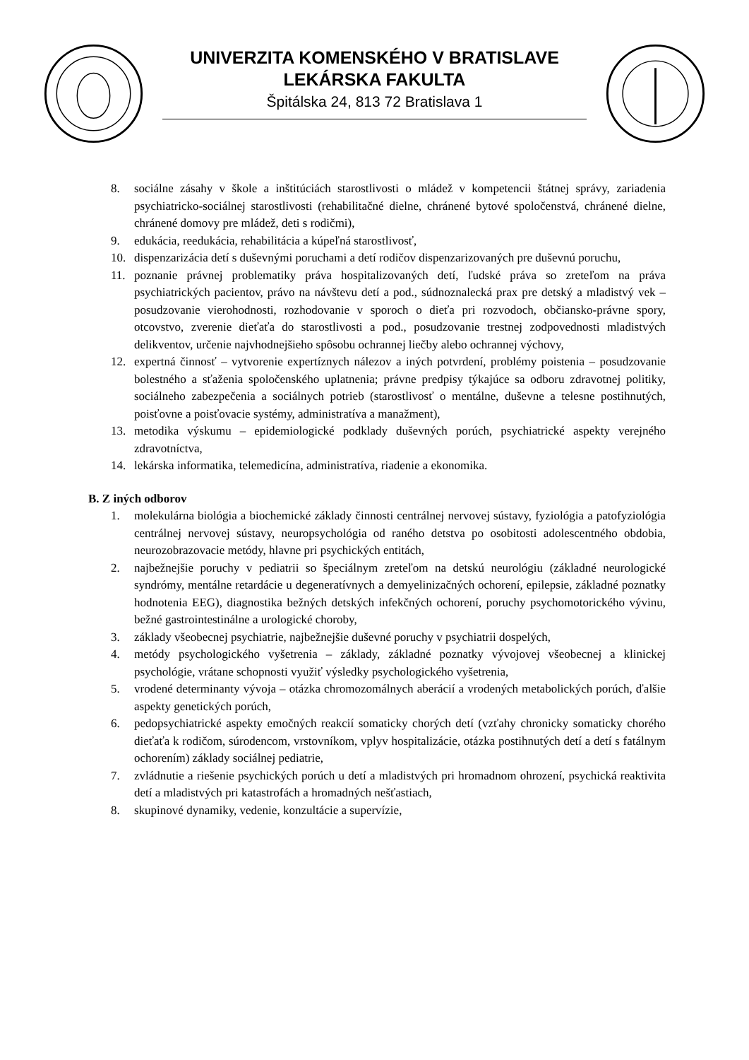UNIVERZITA KOMENSKÉHO V BRATISLAVE
LEKÁRSKA FAKULTA
Špitálska 24, 813 72 Bratislava 1
8. sociálne zásahy v škole a inštitúciách starostlivosti o mládež v kompetencii štátnej správy, zariadenia psychiatricko-sociálnej starostlivosti (rehabilitačné dielne, chránené bytové spoločenstvá, chránené dielne, chránené domovy pre mládež, deti s rodičmi),
9. edukácia, reedukácia, rehabilitácia a kúpeľná starostlivosť,
10. dispenzarizácia detí s duševnými poruchami a detí rodičov dispenzarizovaných pre duševnú poruchu,
11. poznanie právnej problematiky práva hospitalizovaných detí, ľudské práva so zreteľom na práva psychiatrických pacientov, právo na návštevu detí a pod., súdnoznalecká prax pre detský a mladistvý vek – posudzovanie vierohodnosti, rozhodovanie v sporoch o dieťa pri rozvodoch, občiansko-právne spory, otcovstvo, zverenie dieťaťa do starostlivosti a pod., posudzovanie trestnej zodpovednosti mladistvých delikventov, určenie najvhodnejšieho spôsobu ochrannej liečby alebo ochrannej výchovy,
12. expertná činnosť – vytvorenie expertíznych nálezov a iných potvrdení, problémy poistenia – posudzovanie bolestného a sťaženia spoločenského uplatnenia; právne predpisy týkajúce sa odboru zdravotnej politiky, sociálneho zabezpečenia a sociálnych potrieb (starostlivosť o mentálne, duševne a telesne postihnutých, poisťovne a poisťovacie systémy, administratíva a manažment),
13. metodika výskumu – epidemiologické podklady duševných porúch, psychiatrické aspekty verejného zdravotníctva,
14. lekárska informatika, telemedicína, administratíva, riadenie a ekonomika.
B. Z iných odborov
1. molekulárna biológia a biochemické základy činnosti centrálnej nervovej sústavy, fyziológia a patofyziológia centrálnej nervovej sústavy, neuropsychológia od raného detstva po osobitosti adolescentného obdobia, neurozobrazovacie metódy, hlavne pri psychických entitách,
2. najbežnejšie poruchy v pediatrii so špeciálnym zreteľom na detskú neurológiu (základné neurologické syndrómy, mentálne retardácie u degeneratívnych a demyelinizačných ochorení, epilepsie, základné poznatky hodnotenia EEG), diagnostika bežných detských infekčných ochorení, poruchy psychomotorického vývinu, bežné gastrointestinálne a urologické choroby,
3. základy všeobecnej psychiatrie, najbežnejšie duševné poruchy v psychiatrii dospelých,
4. metódy psychologického vyšetrenia – základy, základné poznatky vývojovej všeobecnej a klinickej psychológie, vrátane schopnosti využiť výsledky psychologického vyšetrenia,
5. vrodené determinanty vývoja – otázka chromozomálnych aberácií a vrodených metabolických porúch, ďalšie aspekty genetických porúch,
6. pedopsychiatrické aspekty emočných reakcií somaticky chorých detí (vzťahy chronicky somaticky chorého dieťaťa k rodičom, súrodencom, vrstovníkom, vplyv hospitalizácie, otázka postihnutých detí a detí s fatálnym ochorením) základy sociálnej pediatrie,
7. zvládnutie a riešenie psychických porúch u detí a mladistvých pri hromadnom ohrození, psychická reaktivita detí a mladistvých pri katastrofách a hromadných nešťastiach,
8. skupinové dynamiky, vedenie, konzultácie a supervízie,